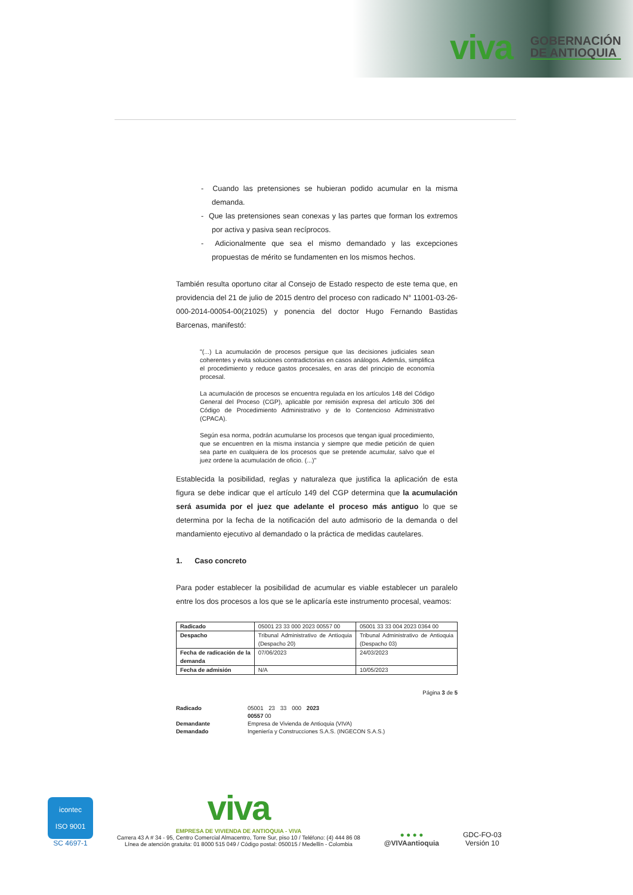viva
GOBERNACIÓN
DE ANTIOQUIA
- Cuando las pretensiones se hubieran podido acumular en la misma demanda.
- Que las pretensiones sean conexas y las partes que forman los extremos por activa y pasiva sean recíprocos.
- Adicionalmente que sea el mismo demandado y las excepciones propuestas de mérito se fundamenten en los mismos hechos.
También resulta oportuno citar al Consejo de Estado respecto de este tema que, en providencia del 21 de julio de 2015 dentro del proceso con radicado N° 11001-03-26-000-2014-00054-00(21025) y ponencia del doctor Hugo Fernando Bastidas Barcenas, manifestó:
"(...) La acumulación de procesos persigue que las decisiones judiciales sean coherentes y evita soluciones contradictorias en casos análogos. Además, simplifica el procedimiento y reduce gastos procesales, en aras del principio de economía procesal.
La acumulación de procesos se encuentra regulada en los artículos 148 del Código General del Proceso (CGP), aplicable por remisión expresa del artículo 306 del Código de Procedimiento Administrativo y de lo Contencioso Administrativo (CPACA).
Según esa norma, podrán acumularse los procesos que tengan igual procedimiento, que se encuentren en la misma instancia y siempre que medie petición de quien sea parte en cualquiera de los procesos que se pretende acumular, salvo que el juez ordene la acumulación de oficio. (...)"
Establecida la posibilidad, reglas y naturaleza que justifica la aplicación de esta figura se debe indicar que el artículo 149 del CGP determina que la acumulación será asumida por el juez que adelante el proceso más antiguo lo que se determina por la fecha de la notificación del auto admisorio de la demanda o del mandamiento ejecutivo al demandado o la práctica de medidas cautelares.
1. Caso concreto
Para poder establecer la posibilidad de acumular es viable establecer un paralelo entre los dos procesos a los que se le aplicaría este instrumento procesal, veamos:
| Radicado | 05001 23 33 000 2023 00557 00 | 05001 33 33 004 2023 0364 00 |
| Despacho | Tribunal Administrativo de Antioquia (Despacho 20) | Tribunal Administrativo de Antioquia (Despacho 03) |
| Fecha de radicación de la demanda | 07/06/2023 | 24/03/2023 |
| Fecha de admisión | N/A | 10/05/2023 |
Página 3 de 5
Radicado 05001 23 33 000 2023 00557 00 Demandante Empresa de Vivienda de Antioquia (VIVA) Demandado Ingeniería y Construcciones S.A.S. (INGECON S.A.S.)
icontec
ISO 9001
SC 4697-1
viva
EMPRESA DE VIVIENDA DE ANTIOQUIA - VIVA
Carrera 43 A # 34 - 95, Centro Comercial Almacentro, Torre Sur, piso 10 / Teléfono: (4) 444 86 08
Línea de atención gratuita: 01 8000 515 049 / Código postal: 050015 / Medellín - Colombia
● ● ● ●
@VIVAantioquia
GDC-FO-03
Versión 10